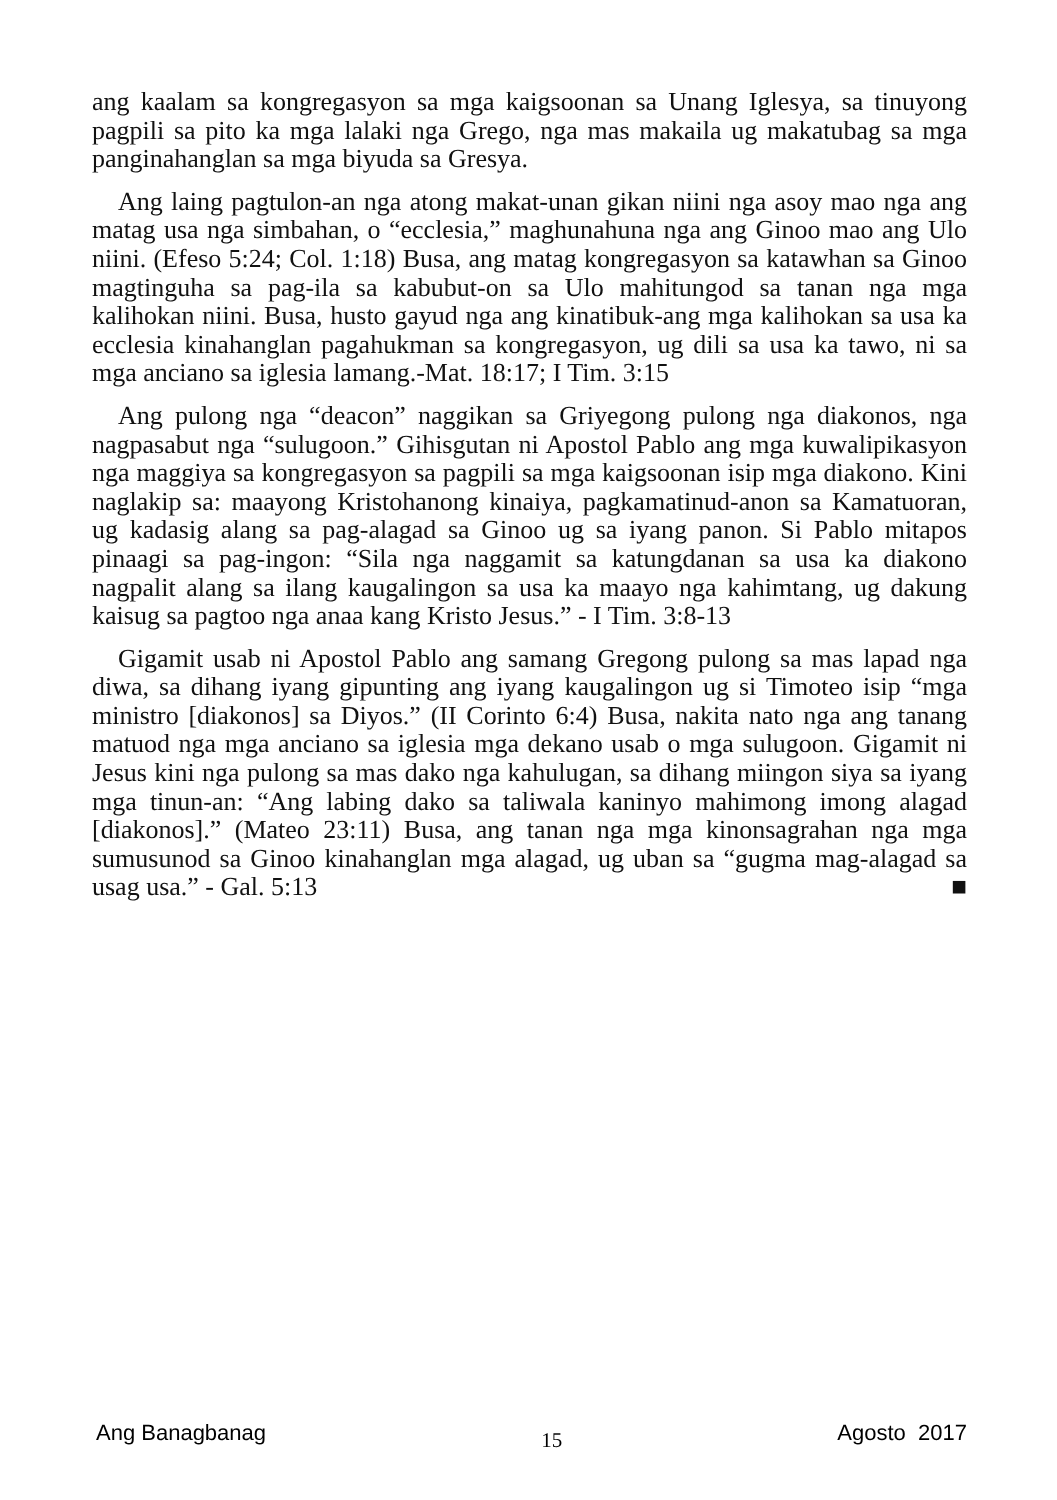ang kaalam sa kongregasyon sa mga kaigsoonan sa Unang Iglesya, sa tinuyong pagpili sa pito ka mga lalaki nga Grego, nga mas makaila ug makatubag sa mga panginahanglan sa mga biyuda sa Gresya.
Ang laing pagtulon-an nga atong makat-unan gikan niini nga asoy mao nga ang matag usa nga simbahan, o “ecclesia,” maghunahuna nga ang Ginoo mao ang Ulo niini. (Efeso 5:24; Col. 1:18) Busa, ang matag kongregasyon sa katawhan sa Ginoo magtinguha sa pag-ila sa kabubut-on sa Ulo mahitungod sa tanan nga mga kalihokan niini. Busa, husto gayud nga ang kinatibuk-ang mga kalihokan sa usa ka ecclesia kinahanglan pagahukman sa kongregasyon, ug dili sa usa ka tawo, ni sa mga anciano sa iglesia lamang.-Mat. 18:17; I Tim. 3:15
Ang pulong nga “deacon” naggikan sa Griyegong pulong nga diakonos, nga nagpasabut nga “sulugoon.” Gihisgutan ni Apostol Pablo ang mga kuwalipikasyon nga maggiya sa kongregasyon sa pagpili sa mga kaigsoonan isip mga diakono. Kini naglakip sa: maayong Kristohanong kinaiya, pagkamatinud-anon sa Kamatuoran, ug kadasig alang sa pag-alagad sa Ginoo ug sa iyang panon. Si Pablo mitapos pinaagi sa pag-ingon: “Sila nga naggamit sa katungdanan sa usa ka diakono nagpalit alang sa ilang kaugalingon sa usa ka maayo nga kahimtang, ug dakung kaisug sa pagtoo nga anaa kang Kristo Jesus.” - I Tim. 3:8-13
Gigamit usab ni Apostol Pablo ang samang Gregong pulong sa mas lapad nga diwa, sa dihang iyang gipunting ang iyang kaugalingon ug si Timoteo isip “mga ministro [diakonos] sa Diyos.” (II Corinto 6:4) Busa, nakita nato nga ang tanang matuod nga mga anciano sa iglesia mga dekano usab o mga sulugoon. Gigamit ni Jesus kini nga pulong sa mas dako nga kahulugan, sa dihang miingon siya sa iyang mga tinun-an: “Ang labing dako sa taliwala kaninyo mahimong imong alagad [diakonos].” (Mateo 23:11) Busa, ang tanan nga mga kinonsagrahan nga mga sumusunod sa Ginoo kinahanglan mga alagad, ug uban sa “gugma mag-alagad sa usag usa.” - Gal. 5:13 ■
Ang Banagbanag 15 Agosto 2017